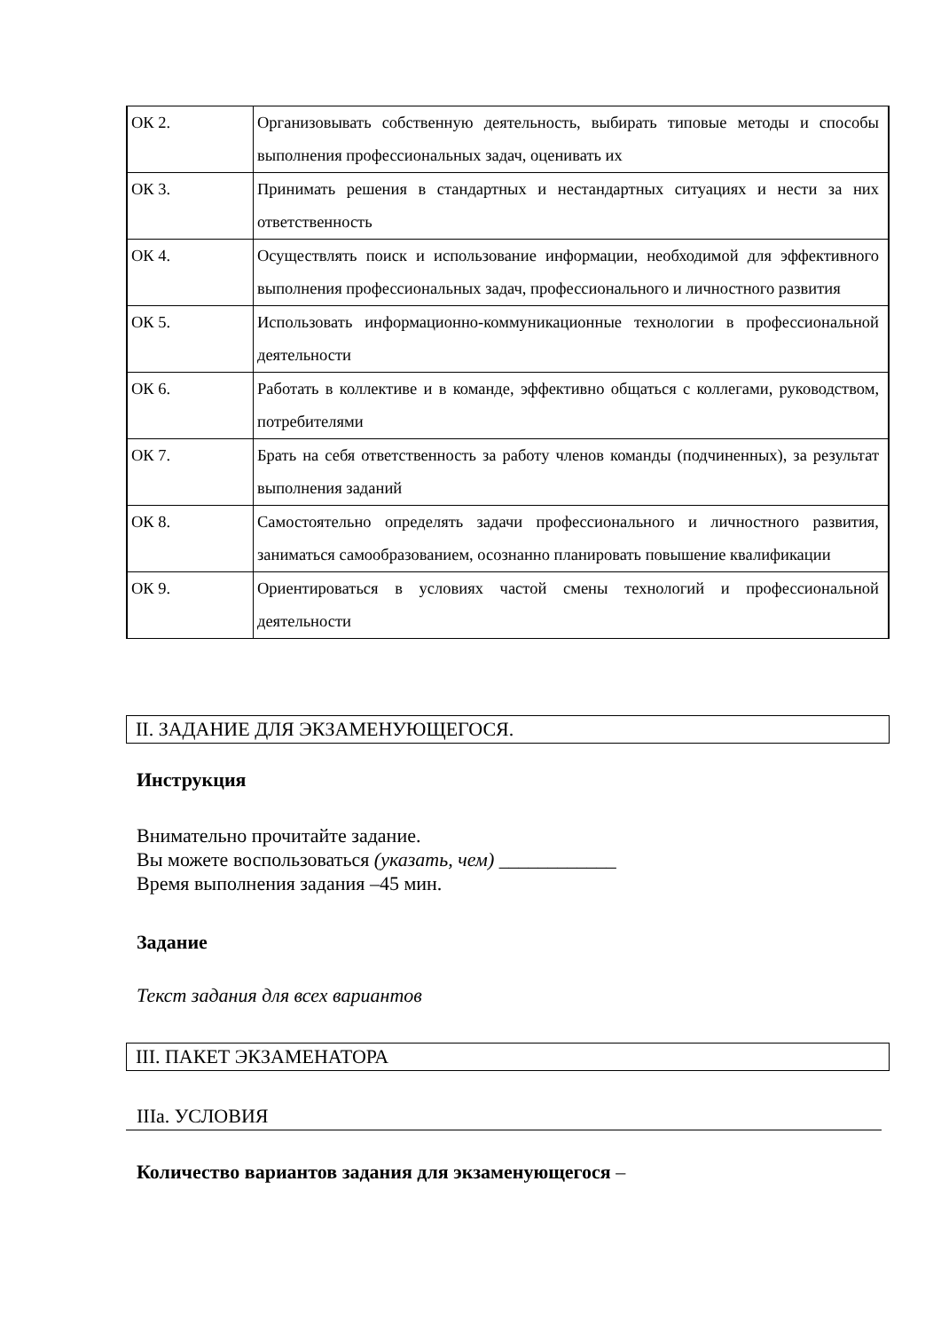| ОК 2. | Организовывать собственную деятельность, выбирать типовые методы и способы выполнения профессиональных задач, оценивать их |
| ОК 3. | Принимать решения в стандартных и нестандартных ситуациях и нести за них ответственность |
| ОК 4. | Осуществлять поиск и использование информации, необходимой для эффективного выполнения профессиональных задач, профессионального и личностного развития |
| ОК 5. | Использовать информационно-коммуникационные технологии в профессиональной деятельности |
| ОК 6. | Работать в коллективе и в команде, эффективно общаться с коллегами, руководством, потребителями |
| ОК 7. | Брать на себя ответственность за работу членов команды (подчиненных), за результат выполнения заданий |
| ОК 8. | Самостоятельно определять задачи профессионального и личностного развития, заниматься самообразованием, осознанно планировать повышение квалификации |
| ОК 9. | Ориентироваться в условиях частой смены технологий и профессиональной деятельности |
II. ЗАДАНИЕ ДЛЯ ЭКЗАМЕНУЮЩЕГОСЯ.
Инструкция
Внимательно прочитайте задание.
Вы можете воспользоваться (указать, чем) ____________
Время выполнения задания –45 мин.
Задание
Текст задания для всех вариантов
III. ПАКЕТ ЭКЗАМЕНАТОРА
IIIа. УСЛОВИЯ
Количество вариантов задания для экзаменующегося –